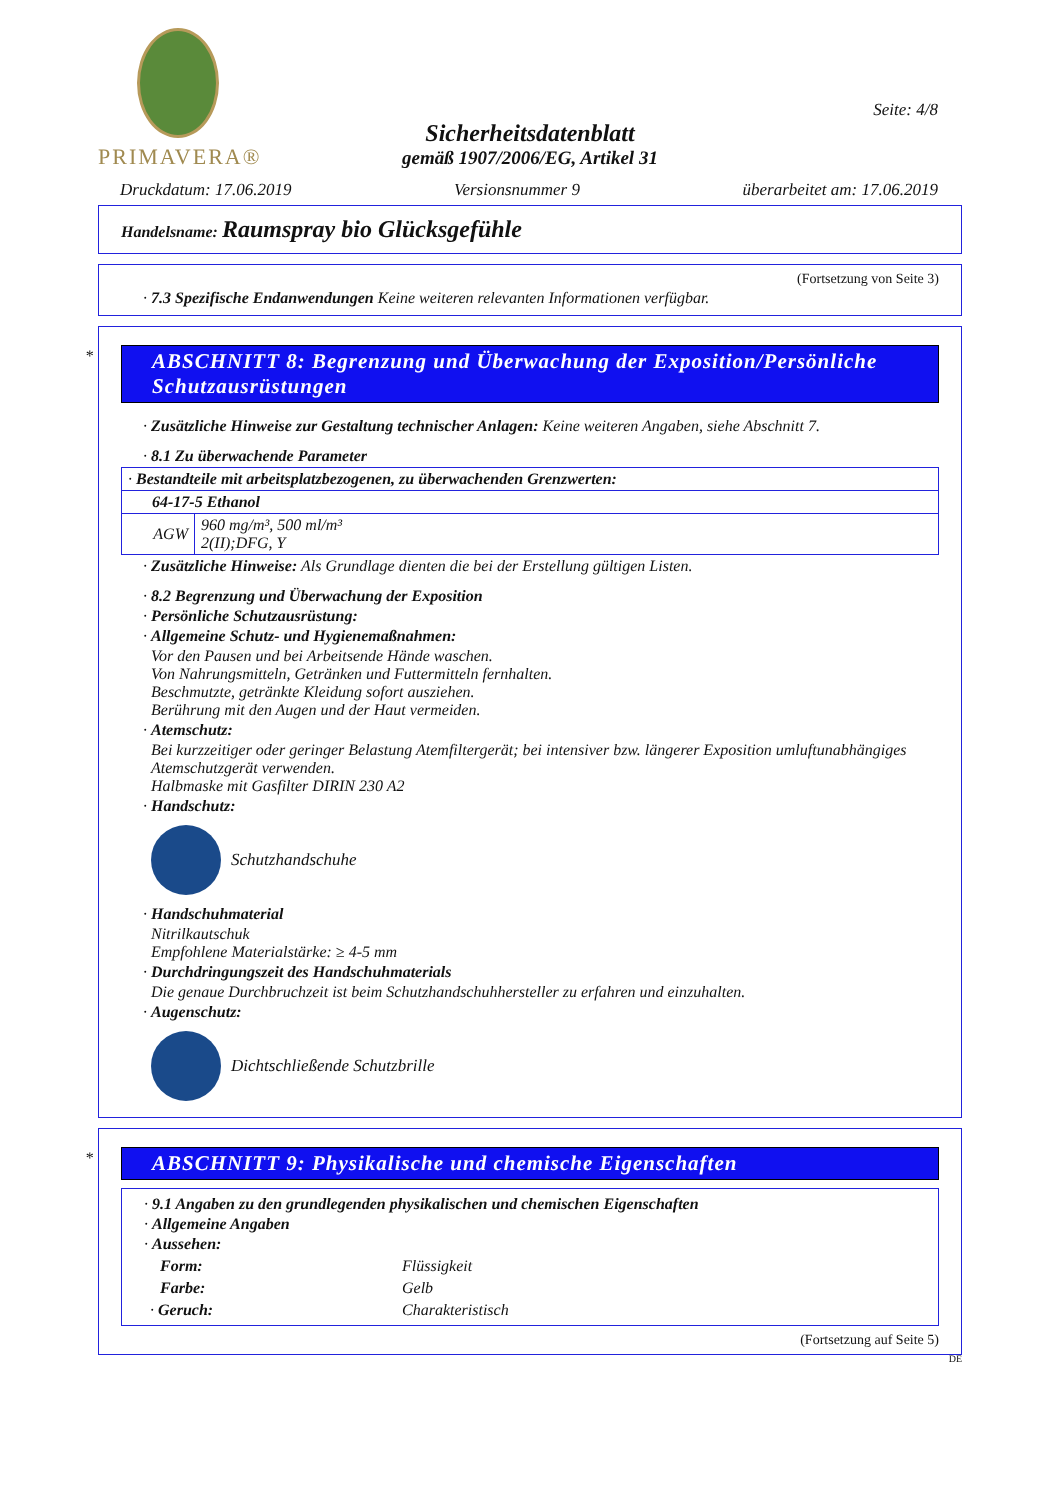PRIMAVERA®
Seite: 4/8
Sicherheitsdatenblatt
gemäß 1907/2006/EG, Artikel 31
Druckdatum: 17.06.2019 Versionsnummer 9 überarbeitet am: 17.06.2019
Handelsname: Raumspray bio Glücksgefühle
(Fortsetzung von Seite 3)
· 7.3 Spezifische Endanwendungen Keine weiteren relevanten Informationen verfügbar.
*
ABSCHNITT 8: Begrenzung und Überwachung der Exposition/Persönliche Schutzausrüstungen
· Zusätzliche Hinweise zur Gestaltung technischer Anlagen: Keine weiteren Angaben, siehe Abschnitt 7.
· 8.1 Zu überwachende Parameter
| · Bestandteile mit arbeitsplatzbezogenen, zu überwachenden Grenzwerten: | |
| 64-17-5 Ethanol | |
| AGW | 960 mg/m³, 500 ml/m³ 2(II);DFG, Y |
· Zusätzliche Hinweise: Als Grundlage dienten die bei der Erstellung gültigen Listen.
· 8.2 Begrenzung und Überwachung der Exposition
· Persönliche Schutzausrüstung:
· Allgemeine Schutz- und Hygienemaßnahmen:
Vor den Pausen und bei Arbeitsende Hände waschen.
Von Nahrungsmitteln, Getränken und Futtermitteln fernhalten.
Beschmutzte, getränkte Kleidung sofort ausziehen.
Berührung mit den Augen und der Haut vermeiden.
· Atemschutz:
Bei kurzzeitiger oder geringer Belastung Atemfiltergerät; bei intensiver bzw. längerer Exposition umluftunabhängiges Atemschutzgerät verwenden.
Halbmaske mit Gasfilter DIRIN 230 A2
· Handschutz:
Schutzhandschuhe
· Handschuhmaterial
Nitrilkautschuk
Empfohlene Materialstärke: ≥ 4-5 mm
· Durchdringungszeit des Handschuhmaterials
Die genaue Durchbruchzeit ist beim Schutzhandschuhhersteller zu erfahren und einzuhalten.
· Augenschutz:
Dichtschließende Schutzbrille
*
ABSCHNITT 9: Physikalische und chemische Eigenschaften
· 9.1 Angaben zu den grundlegenden physikalischen und chemischen Eigenschaften
· Allgemeine Angaben
· Aussehen:
| Form: | Flüssigkeit |
| Farbe: | Gelb |
| · Geruch: | Charakteristisch |
(Fortsetzung auf Seite 5)
DE